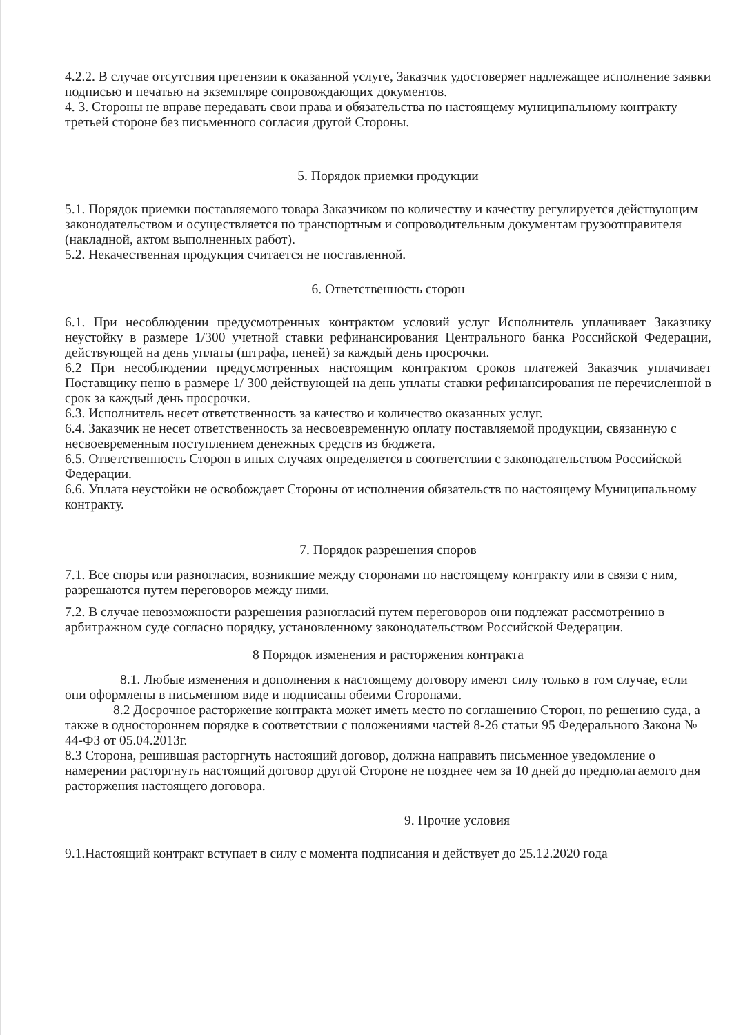4.2.2. В случае отсутствия претензии к оказанной услуге, Заказчик удостоверяет надлежащее исполнение заявки подписью и печатью на экземпляре сопровождающих документов.
4. 3. Стороны не вправе передавать свои права и обязательства по настоящему муниципальному контракту третьей стороне без письменного согласия другой Стороны.
5. Порядок приемки продукции
5.1. Порядок приемки поставляемого товара Заказчиком по количеству и качеству регулируется действующим законодательством и осуществляется по транспортным и сопроводительным документам грузоотправителя (накладной, актом выполненных работ).
5.2. Некачественная продукция считается не поставленной.
6. Ответственность сторон
6.1. При несоблюдении предусмотренных контрактом условий услуг Исполнитель уплачивает Заказчику неустойку в размере 1/300 учетной ставки рефинансирования Центрального банка Российской Федерации, действующей на день уплаты (штрафа, пеней) за каждый день просрочки.
6.2 При несоблюдении предусмотренных настоящим контрактом сроков платежей Заказчик уплачивает Поставщику пеню в размере 1/ 300 действующей на день уплаты ставки рефинансирования не перечисленной в срок за каждый день просрочки.
6.3. Исполнитель несет ответственность за качество и количество оказанных услуг.
6.4. Заказчик не несет ответственность за несвоевременную оплату поставляемой продукции, связанную с несвоевременным поступлением денежных средств из бюджета.
6.5. Ответственность Сторон в иных случаях определяется в соответствии с законодательством Российской Федерации.
6.6. Уплата неустойки не освобождает Стороны от исполнения обязательств по настоящему Муниципальному контракту.
7. Порядок разрешения споров
7.1. Все споры или разногласия, возникшие между сторонами по настоящему контракту или в связи с ним, разрешаются путем переговоров между ними.
7.2. В случае невозможности разрешения разногласий путем переговоров они подлежат рассмотрению в арбитражном суде согласно порядку, установленному законодательством Российской Федерации.
8 Порядок изменения и расторжения контракта
8.1. Любые изменения и дополнения к настоящему договору имеют силу только в том случае, если они оформлены в письменном виде и подписаны обеими Сторонами.
8.2 Досрочное расторжение контракта может иметь место по соглашению Сторон, по решению суда, а также в одностороннем порядке в соответствии с положениями частей 8-26 статьи 95 Федерального Закона № 44-ФЗ от 05.04.2013г.
8.3 Сторона, решившая расторгнуть настоящий договор, должна направить письменное уведомление о намерении расторгнуть настоящий договор другой Стороне не позднее чем за 10 дней до предполагаемого дня расторжения настоящего договора.
9. Прочие условия
9.1.Настоящий контракт вступает в силу с момента подписания и действует до 25.12.2020 года